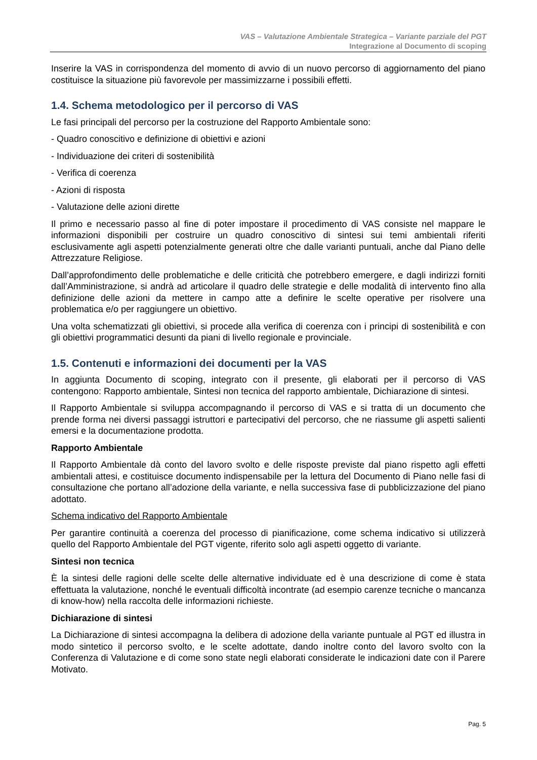VAS – Valutazione Ambientale Strategica – Variante parziale del PGT
Integrazione al Documento di scoping
Inserire la VAS in corrispondenza del momento di avvio di un nuovo percorso di aggiornamento del piano costituisce la situazione più favorevole per massimizzarne i possibili effetti.
1.4. Schema metodologico per il percorso di VAS
Le fasi principali del percorso per la costruzione del Rapporto Ambientale sono:
- Quadro conoscitivo e definizione di obiettivi e azioni
- Individuazione dei criteri di sostenibilità
- Verifica di coerenza
- Azioni di risposta
- Valutazione delle azioni dirette
Il primo e necessario passo al fine di poter impostare il procedimento di VAS consiste nel mappare le informazioni disponibili per costruire un quadro conoscitivo di sintesi sui temi ambientali riferiti esclusivamente agli aspetti potenzialmente generati oltre che dalle varianti puntuali, anche dal Piano delle Attrezzature Religiose.
Dall’approfondimento delle problematiche e delle criticità che potrebbero emergere, e dagli indirizzi forniti dall’Amministrazione, si andrà ad articolare il quadro delle strategie e delle modalità di intervento fino alla definizione delle azioni da mettere in campo atte a definire le scelte operative per risolvere una problematica e/o per raggiungere un obiettivo.
Una volta schematizzati gli obiettivi, si procede alla verifica di coerenza con i principi di sostenibilità e con gli obiettivi programmatici desunti da piani di livello regionale e provinciale.
1.5. Contenuti e informazioni dei documenti per la VAS
In aggiunta Documento di scoping, integrato con il presente, gli elaborati per il percorso di VAS contengono: Rapporto ambientale, Sintesi non tecnica del rapporto ambientale, Dichiarazione di sintesi.
Il Rapporto Ambientale si sviluppa accompagnando il percorso di VAS e si tratta di un documento che prende forma nei diversi passaggi istruttori e partecipativi del percorso, che ne riassume gli aspetti salienti emersi e la documentazione prodotta.
Rapporto Ambientale
Il Rapporto Ambientale dà conto del lavoro svolto e delle risposte previste dal piano rispetto agli effetti ambientali attesi, e costituisce documento indispensabile per la lettura del Documento di Piano nelle fasi di consultazione che portano all’adozione della variante, e nella successiva fase di pubblicizzazione del piano adottato.
Schema indicativo del Rapporto Ambientale
Per garantire continuità a coerenza del processo di pianificazione, come schema indicativo si utilizzerà quello del Rapporto Ambientale del PGT vigente, riferito solo agli aspetti oggetto di variante.
Sintesi non tecnica
È la sintesi delle ragioni delle scelte delle alternative individuate ed è una descrizione di come è stata effettuata la valutazione, nonché le eventuali difficoltà incontrate (ad esempio carenze tecniche o mancanza di know-how) nella raccolta delle informazioni richieste.
Dichiarazione di sintesi
La Dichiarazione di sintesi accompagna la delibera di adozione della variante puntuale al PGT ed illustra in modo sintetico il percorso svolto, e le scelte adottate, dando inoltre conto del lavoro svolto con la Conferenza di Valutazione e di come sono state negli elaborati considerate le indicazioni date con il Parere Motivato.
Pag. 5